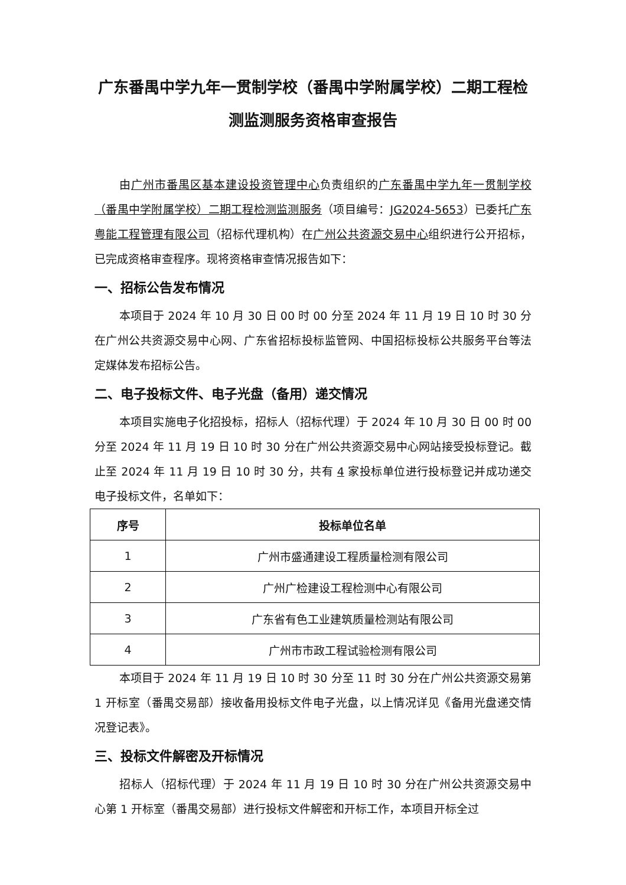广东番禺中学九年一贯制学校（番禺中学附属学校）二期工程检测监测服务资格审查报告
由广州市番禺区基本建设投资管理中心负责组织的广东番禺中学九年一贯制学校（番禺中学附属学校）二期工程检测监测服务（项目编号：JG2024-5653）已委托广东粤能工程管理有限公司（招标代理机构）在广州公共资源交易中心组织进行公开招标，已完成资格审查程序。现将资格审查情况报告如下：
一、招标公告发布情况
本项目于 2024 年 10 月 30 日 00 时 00 分至 2024 年 11 月 19 日 10 时 30 分在广州公共资源交易中心网、广东省招标投标监管网、中国招标投标公共服务平台等法定媒体发布招标公告。
二、电子投标文件、电子光盘（备用）递交情况
本项目实施电子化招投标，招标人（招标代理）于 2024 年 10 月 30 日 00 时 00 分至 2024 年 11 月 19 日 10 时 30 分在广州公共资源交易中心网站接受投标登记。截止至 2024 年 11 月 19 日 10 时 30 分，共有 4 家投标单位进行投标登记并成功递交电子投标文件，名单如下：
| 序号 | 投标单位名单 |
| --- | --- |
| 1 | 广州市盛通建设工程质量检测有限公司 |
| 2 | 广州广检建设工程检测中心有限公司 |
| 3 | 广东省有色工业建筑质量检测站有限公司 |
| 4 | 广州市市政工程试验检测有限公司 |
本项目于 2024 年 11 月 19 日 10 时 30 分至 11 时 30 分在广州公共资源交易第 1 开标室（番禺交易部）接收备用投标文件电子光盘，以上情况详见《备用光盘递交情况登记表》。
三、投标文件解密及开标情况
招标人（招标代理）于 2024 年 11 月 19 日 10 时 30 分在广州公共资源交易中心第 1 开标室（番禺交易部）进行投标文件解密和开标工作，本项目开标全过